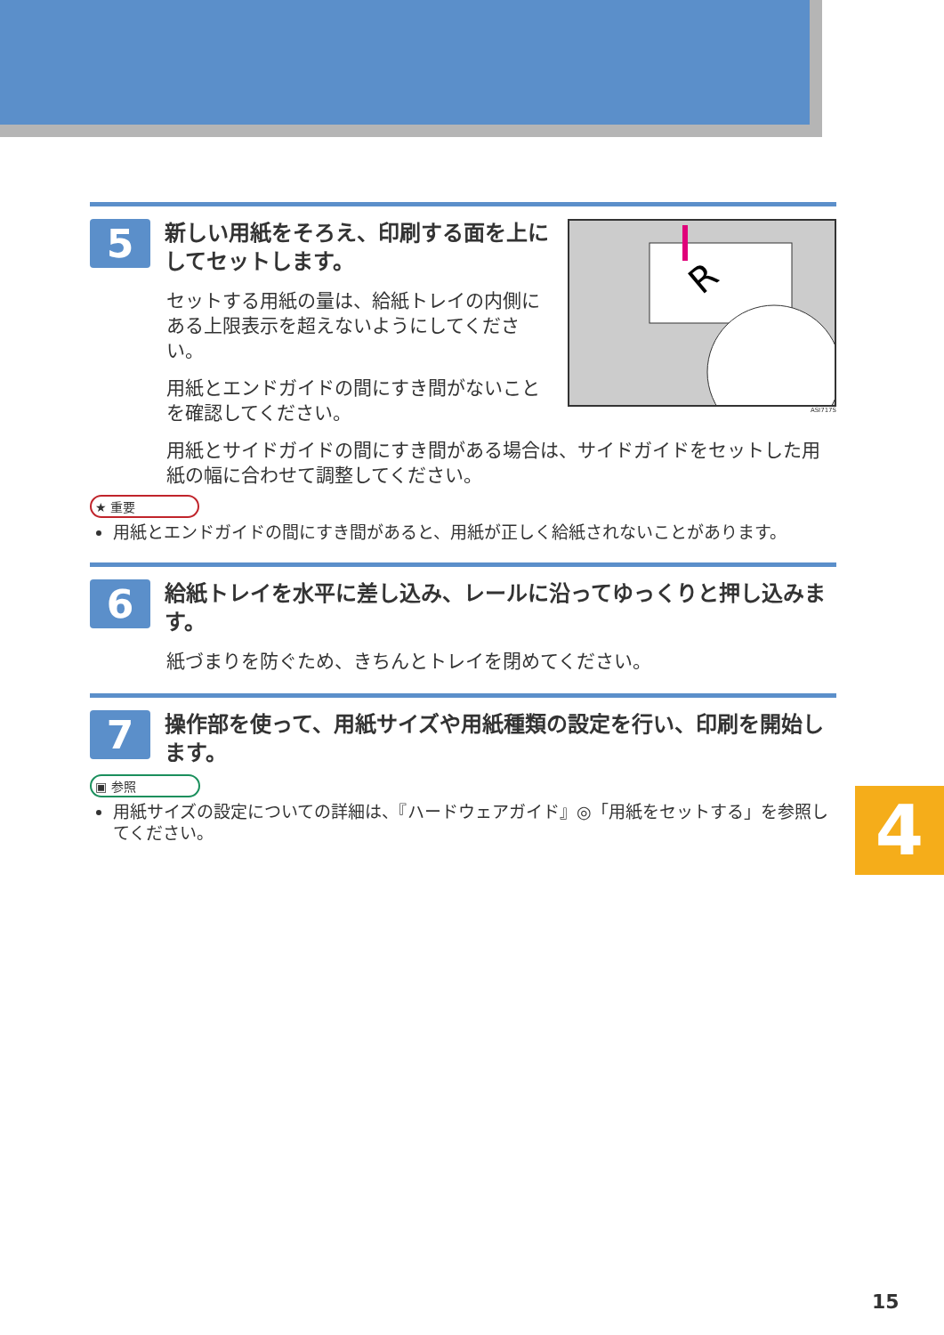5
新しい用紙をそろえ、印刷する面を上にしてセットします。
セットする用紙の量は、給紙トレイの内側にある上限表示を超えないようにしてください。
用紙とエンドガイドの間にすき間がないことを確認してください。
R
ASI717S
用紙とサイドガイドの間にすき間がある場合は、サイドガイドをセットした用紙の幅に合わせて調整してください。
★ 重要
用紙とエンドガイドの間にすき間があると、用紙が正しく給紙されないことがあります。
6
給紙トレイを水平に差し込み、レールに沿ってゆっくりと押し込みます。
紙づまりを防ぐため、きちんとトレイを閉めてください。
7
操作部を使って、用紙サイズや用紙種類の設定を行い、印刷を開始します。
▣ 参照
用紙サイズの設定についての詳細は、『ハードウェアガイド』◎「用紙をセットする」を参照してください。
4
15